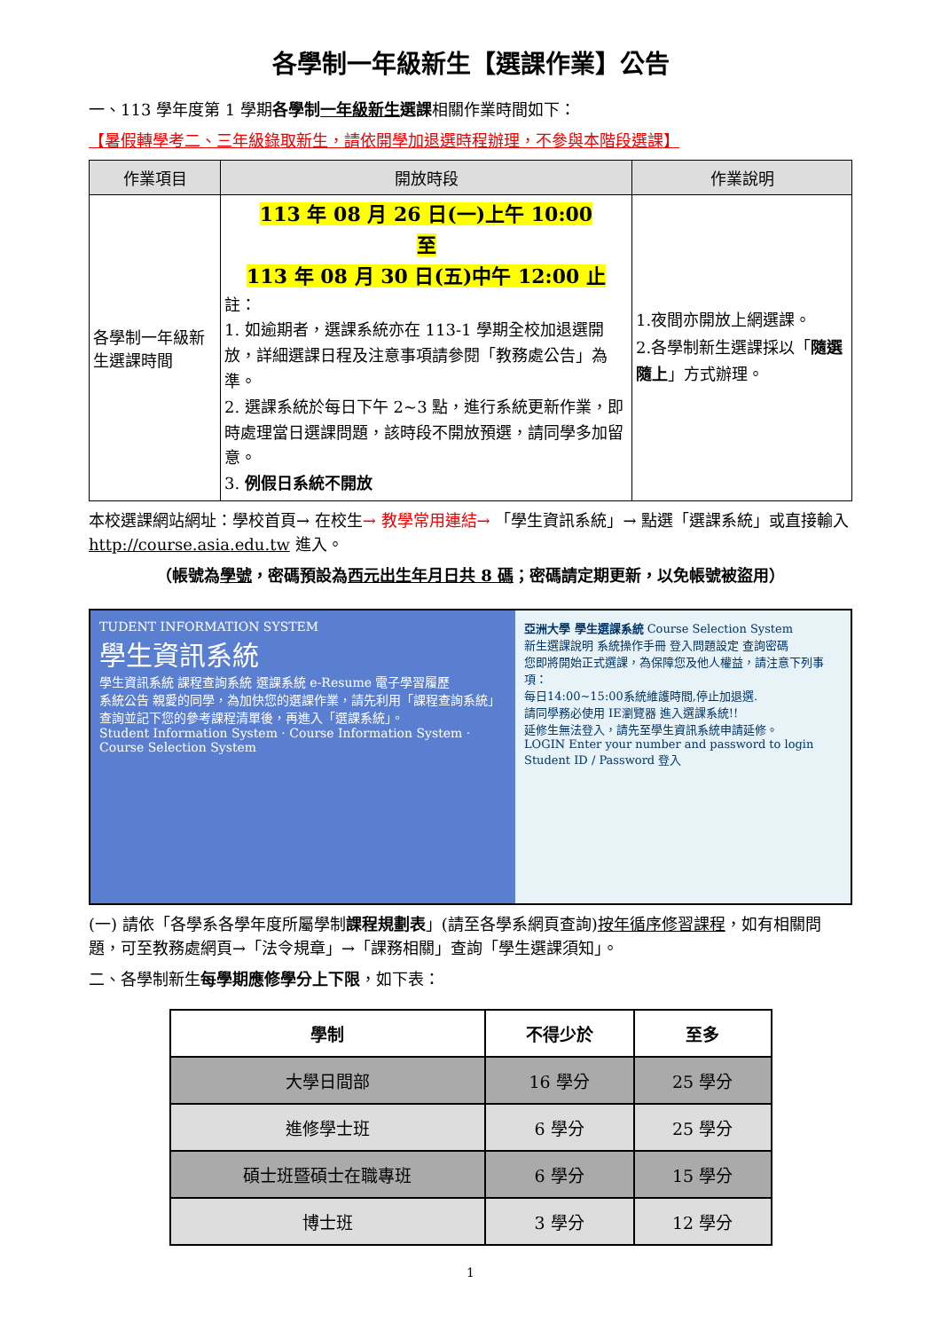各學制一年級新生【選課作業】公告
一、113 學年度第 1 學期各學制一年級新生選課相關作業時間如下：
【暑假轉學考二、三年級錄取新生，請依開學加退選時程辦理，不參與本階段選課】
| 作業項目 | 開放時段 | 作業說明 |
| --- | --- | --- |
| 各學制一年級新生選課時間 | 113 年 08 月 26 日(一)上午 10:00 至 113 年 08 月 30 日(五)中午 12:00 止 註： 1. 如逾期者，選課系統亦在 113-1 學期全校加退選開放，詳細選課日程及注意事項請參閱「教務處公告」為準。 2. 選課系統於每日下午 2~3 點，進行系統更新作業，即時處理當日選課問題，該時段不開放預選，請同學多加留意。 3. 例假日系統不開放 | 1.夜間亦開放上網選課。 2.各學制新生選課採以「 隨選隨上 」方式辦理。 |
本校選課網站網址：學校首頁→ 在校生→ 教學常用連結→ 「學生資訊系統」→ 點選「選課系統」或直接輸入 http://course.asia.edu.tw 進入。
（帳號為學號，密碼預設為西元出生年月日共 8 碼；密碼請定期更新，以免帳號被盜用）
TUDENT INFORMATION SYSTEM
學生資訊系統
學生資訊系統 課程查詢系統 選課系統 e-Resume 電子學習履歷
系統公告 親愛的同學，為加快您的選課作業，請先利用「課程查詢系統」查詢並記下您的參考課程清單後，再進入「選課系統」。
Student Information System · Course Information System · Course Selection System
亞洲大學 學生選課系統 Course Selection System
新生選課說明 系統操作手冊 登入問題設定 查詢密碼
您即將開始正式選課，為保障您及他人權益，請注意下列事項：
每日14:00~15:00系統維護時間,停止加退選.
請同學務必使用 IE瀏覽器 進入選課系統!!
延修生無法登入，請先至學生資訊系統申請延修。
LOGIN Enter your number and password to login
Student ID / Password 登入
(一) 請依「各學系各學年度所屬學制課程規劃表」(請至各學系網頁查詢)按年循序修習課程，如有相關問題，可至教務處網頁→「法令規章」→「課務相關」查詢「學生選課須知」。
二、各學制新生每學期應修學分上下限，如下表：
| 學制 | 不得少於 | 至多 |
| --- | --- | --- |
| 大學日間部 | 16 學分 | 25 學分 |
| 進修學士班 | 6 學分 | 25 學分 |
| 碩士班暨碩士在職專班 | 6 學分 | 15 學分 |
| 博士班 | 3 學分 | 12 學分 |
1